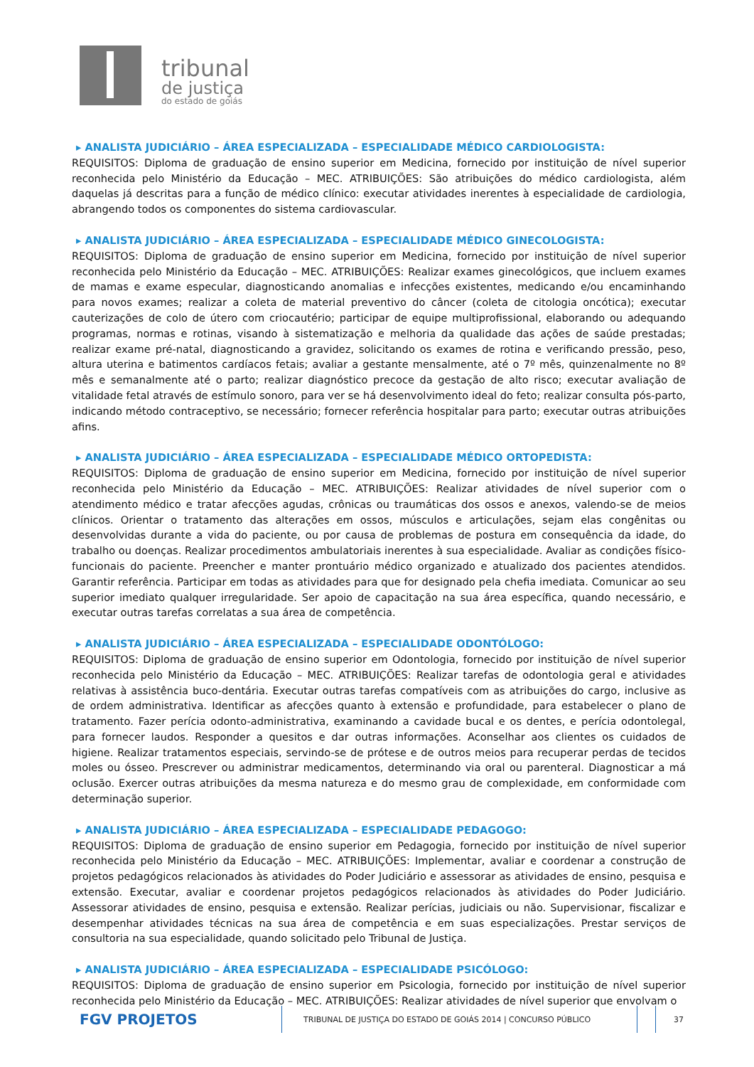tribunal
de justiça
do estado de goiás
▸ ANALISTA JUDICIÁRIO – ÁREA ESPECIALIZADA – ESPECIALIDADE MÉDICO CARDIOLOGISTA:
REQUISITOS: Diploma de graduação de ensino superior em Medicina, fornecido por instituição de nível superior reconhecida pelo Ministério da Educação – MEC. ATRIBUIÇÕES: São atribuições do médico cardiologista, além daquelas já descritas para a função de médico clínico: executar atividades inerentes à especialidade de cardiologia, abrangendo todos os componentes do sistema cardiovascular.
▸ ANALISTA JUDICIÁRIO – ÁREA ESPECIALIZADA – ESPECIALIDADE MÉDICO GINECOLOGISTA:
REQUISITOS: Diploma de graduação de ensino superior em Medicina, fornecido por instituição de nível superior reconhecida pelo Ministério da Educação – MEC. ATRIBUIÇÕES: Realizar exames ginecológicos, que incluem exames de mamas e exame especular, diagnosticando anomalias e infecções existentes, medicando e/ou encaminhando para novos exames; realizar a coleta de material preventivo do câncer (coleta de citologia oncótica); executar cauterizações de colo de útero com criocautério; participar de equipe multiprofissional, elaborando ou adequando programas, normas e rotinas, visando à sistematização e melhoria da qualidade das ações de saúde prestadas; realizar exame pré-natal, diagnosticando a gravidez, solicitando os exames de rotina e verificando pressão, peso, altura uterina e batimentos cardíacos fetais; avaliar a gestante mensalmente, até o 7º mês, quinzenalmente no 8º mês e semanalmente até o parto; realizar diagnóstico precoce da gestação de alto risco; executar avaliação de vitalidade fetal através de estímulo sonoro, para ver se há desenvolvimento ideal do feto; realizar consulta pós-parto, indicando método contraceptivo, se necessário; fornecer referência hospitalar para parto; executar outras atribuições afins.
▸ ANALISTA JUDICIÁRIO – ÁREA ESPECIALIZADA – ESPECIALIDADE MÉDICO ORTOPEDISTA:
REQUISITOS: Diploma de graduação de ensino superior em Medicina, fornecido por instituição de nível superior reconhecida pelo Ministério da Educação – MEC. ATRIBUIÇÕES: Realizar atividades de nível superior com o atendimento médico e tratar afecções agudas, crônicas ou traumáticas dos ossos e anexos, valendo-se de meios clínicos. Orientar o tratamento das alterações em ossos, músculos e articulações, sejam elas congênitas ou desenvolvidas durante a vida do paciente, ou por causa de problemas de postura em consequência da idade, do trabalho ou doenças. Realizar procedimentos ambulatoriais inerentes à sua especialidade. Avaliar as condições físico-funcionais do paciente. Preencher e manter prontuário médico organizado e atualizado dos pacientes atendidos. Garantir referência. Participar em todas as atividades para que for designado pela chefia imediata. Comunicar ao seu superior imediato qualquer irregularidade. Ser apoio de capacitação na sua área específica, quando necessário, e executar outras tarefas correlatas a sua área de competência.
▸ ANALISTA JUDICIÁRIO – ÁREA ESPECIALIZADA – ESPECIALIDADE ODONTÓLOGO:
REQUISITOS: Diploma de graduação de ensino superior em Odontologia, fornecido por instituição de nível superior reconhecida pelo Ministério da Educação – MEC. ATRIBUIÇÕES: Realizar tarefas de odontologia geral e atividades relativas à assistência buco-dentária. Executar outras tarefas compatíveis com as atribuições do cargo, inclusive as de ordem administrativa. Identificar as afecções quanto à extensão e profundidade, para estabelecer o plano de tratamento. Fazer perícia odonto-administrativa, examinando a cavidade bucal e os dentes, e perícia odontolegal, para fornecer laudos. Responder a quesitos e dar outras informações. Aconselhar aos clientes os cuidados de higiene. Realizar tratamentos especiais, servindo-se de prótese e de outros meios para recuperar perdas de tecidos moles ou ósseo. Prescrever ou administrar medicamentos, determinando via oral ou parenteral. Diagnosticar a má oclusão. Exercer outras atribuições da mesma natureza e do mesmo grau de complexidade, em conformidade com determinação superior.
▸ ANALISTA JUDICIÁRIO – ÁREA ESPECIALIZADA – ESPECIALIDADE PEDAGOGO:
REQUISITOS: Diploma de graduação de ensino superior em Pedagogia, fornecido por instituição de nível superior reconhecida pelo Ministério da Educação – MEC. ATRIBUIÇÕES: Implementar, avaliar e coordenar a construção de projetos pedagógicos relacionados às atividades do Poder Judiciário e assessorar as atividades de ensino, pesquisa e extensão. Executar, avaliar e coordenar projetos pedagógicos relacionados às atividades do Poder Judiciário. Assessorar atividades de ensino, pesquisa e extensão. Realizar perícias, judiciais ou não. Supervisionar, fiscalizar e desempenhar atividades técnicas na sua área de competência e em suas especializações. Prestar serviços de consultoria na sua especialidade, quando solicitado pelo Tribunal de Justiça.
▸ ANALISTA JUDICIÁRIO – ÁREA ESPECIALIZADA – ESPECIALIDADE PSICÓLOGO:
REQUISITOS: Diploma de graduação de ensino superior em Psicologia, fornecido por instituição de nível superior reconhecida pelo Ministério da Educação – MEC. ATRIBUIÇÕES: Realizar atividades de nível superior que envolvam o
FGV PROJETOS
TRIBUNAL DE JUSTIÇA DO ESTADO DE GOIÁS 2014 | CONCURSO PÚBLICO 37